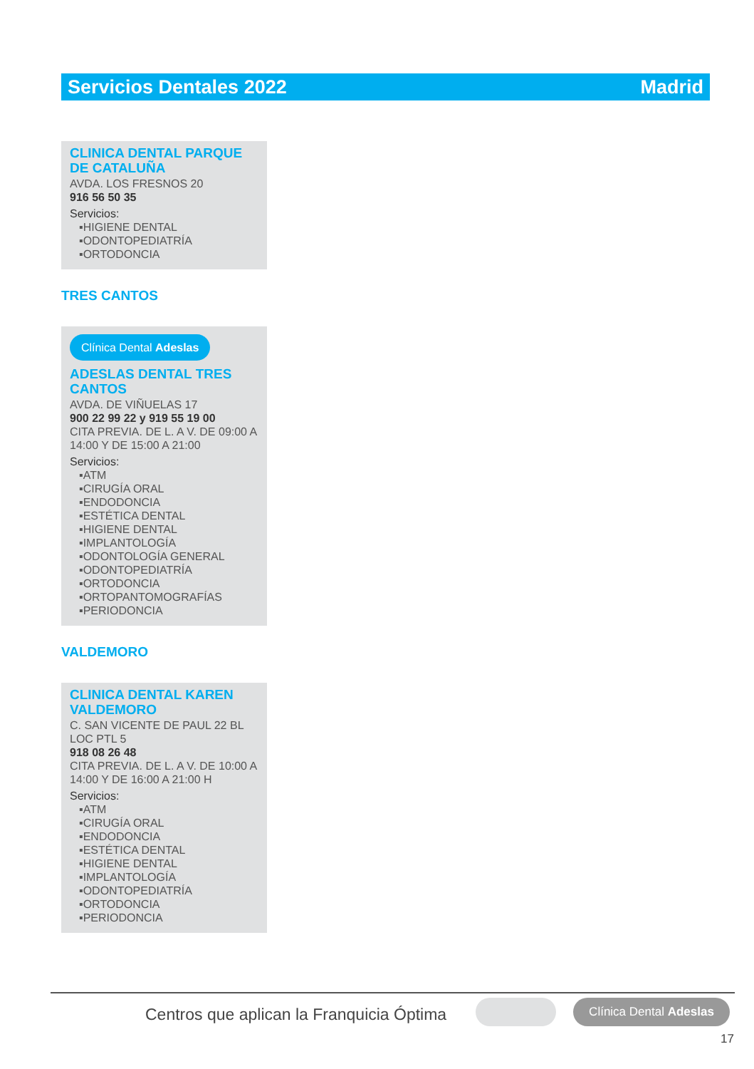Servicios Dentales 2022 Madrid
CLINICA DENTAL PARQUE DE CATALUÑA
AVDA. LOS FRESNOS 20
916 56 50 35
Servicios:
▪HIGIENE DENTAL
▪ODONTOPEDIATRÍA
▪ORTODONCIA
TRES CANTOS
Clínica Dental Adeslas
ADESLAS DENTAL TRES CANTOS
AVDA. DE VIÑUELAS 17
900 22 99 22 y 919 55 19 00
CITA PREVIA. DE L. A V. DE 09:00 A 14:00 Y DE 15:00 A 21:00
Servicios:
▪ATM
▪CIRUGÍA ORAL
▪ENDODONCIA
▪ESTÉTICA DENTAL
▪HIGIENE DENTAL
▪IMPLANTOLOGÍA
▪ODONTOLOGÍA GENERAL
▪ODONTOPEDIATRÍA
▪ORTODONCIA
▪ORTOPANTOMOGRAFÍAS
▪PERIODONCIA
VALDEMORO
CLINICA DENTAL KAREN VALDEMORO
C. SAN VICENTE DE PAUL 22 BL LOC PTL 5
918 08 26 48
CITA PREVIA. DE L. A V. DE 10:00 A 14:00 Y DE 16:00 A 21:00 H
Servicios:
▪ATM
▪CIRUGÍA ORAL
▪ENDODONCIA
▪ESTÉTICA DENTAL
▪HIGIENE DENTAL
▪IMPLANTOLOGÍA
▪ODONTOPEDIATRÍA
▪ORTODONCIA
▪PERIODONCIA
Centros que aplican la Franquicia Óptima
Clínica Dental Adeslas
17